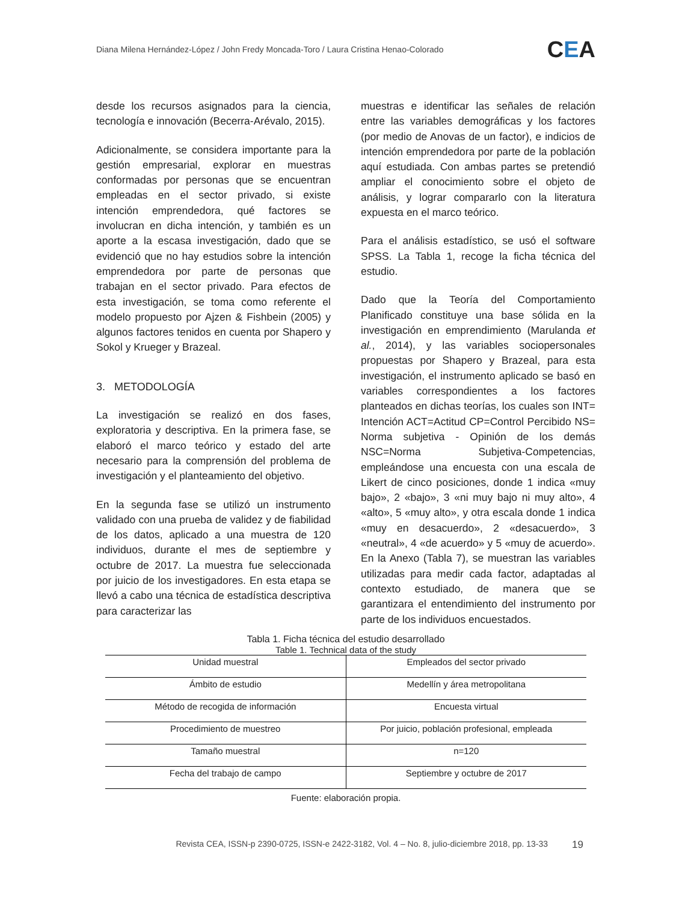Diana Milena Hernández-López / John Fredy Moncada-Toro / Laura Cristina Henao-Colorado
CEA
desde los recursos asignados para la ciencia, tecnología e innovación (Becerra-Arévalo, 2015).
Adicionalmente, se considera importante para la gestión empresarial, explorar en muestras conformadas por personas que se encuentran empleadas en el sector privado, si existe intención emprendedora, qué factores se involucran en dicha intención, y también es un aporte a la escasa investigación, dado que se evidenció que no hay estudios sobre la intención emprendedora por parte de personas que trabajan en el sector privado. Para efectos de esta investigación, se toma como referente el modelo propuesto por Ajzen & Fishbein (2005) y algunos factores tenidos en cuenta por Shapero y Sokol y Krueger y Brazeal.
3. METODOLOGÍA
La investigación se realizó en dos fases, exploratoria y descriptiva. En la primera fase, se elaboró el marco teórico y estado del arte necesario para la comprensión del problema de investigación y el planteamiento del objetivo.
En la segunda fase se utilizó un instrumento validado con una prueba de validez y de fiabilidad de los datos, aplicado a una muestra de 120 individuos, durante el mes de septiembre y octubre de 2017. La muestra fue seleccionada por juicio de los investigadores. En esta etapa se llevó a cabo una técnica de estadística descriptiva para caracterizar las
muestras e identificar las señales de relación entre las variables demográficas y los factores (por medio de Anovas de un factor), e indicios de intención emprendedora por parte de la población aquí estudiada. Con ambas partes se pretendió ampliar el conocimiento sobre el objeto de análisis, y lograr compararlo con la literatura expuesta en el marco teórico.
Para el análisis estadístico, se usó el software SPSS. La Tabla 1, recoge la ficha técnica del estudio.
Dado que la Teoría del Comportamiento Planificado constituye una base sólida en la investigación en emprendimiento (Marulanda et al., 2014), y las variables sociopersonales propuestas por Shapero y Brazeal, para esta investigación, el instrumento aplicado se basó en variables correspondientes a los factores planteados en dichas teorías, los cuales son INT= Intención ACT=Actitud CP=Control Percibido NS= Norma subjetiva - Opinión de los demás NSC=Norma Subjetiva-Competencias, empleándose una encuesta con una escala de Likert de cinco posiciones, donde 1 indica «muy bajo», 2 «bajo», 3 «ni muy bajo ni muy alto», 4 «alto», 5 «muy alto», y otra escala donde 1 indica «muy en desacuerdo», 2 «desacuerdo», 3 «neutral», 4 «de acuerdo» y 5 «muy de acuerdo». En la Anexo (Tabla 7), se muestran las variables utilizadas para medir cada factor, adaptadas al contexto estudiado, de manera que se garantizara el entendimiento del instrumento por parte de los individuos encuestados.
Tabla 1. Ficha técnica del estudio desarrollado
Table 1. Technical data of the study
| Unidad muestral | Empleados del sector privado |
| Ámbito de estudio | Medellín y área metropolitana |
| Método de recogida de información | Encuesta virtual |
| Procedimiento de muestreo | Por juicio, población profesional, empleada |
| Tamaño muestral | n=120 |
| Fecha del trabajo de campo | Septiembre y octubre de 2017 |
Fuente: elaboración propia.
Revista CEA, ISSN-p 2390-0725, ISSN-e 2422-3182, Vol. 4 – No. 8, julio-diciembre 2018, pp. 13-33 19